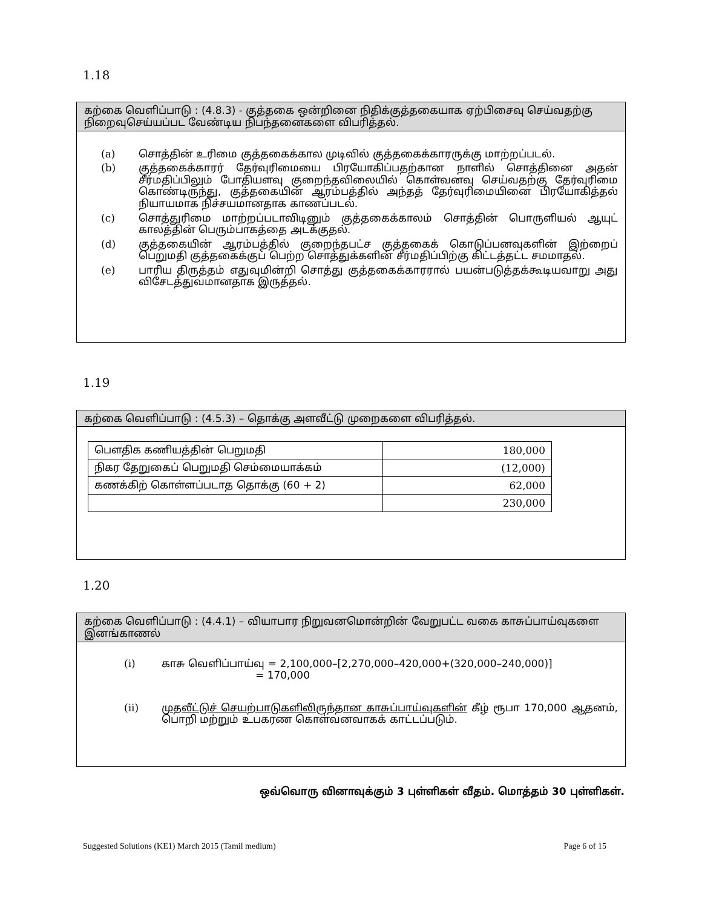1.18
கற்கை வெளிப்பாடு : (4.8.3) - குத்தகை ஒன்றினை நிதிக்குத்தகையாக ஏற்பிசைவு செய்வதற்கு நிறைவுசெய்யப்பட வேண்டிய நிபந்தனைகளை விபரித்தல்.
(a) சொத்தின் உரிமை குத்தகைக்கால முடிவில் குத்தகைக்காரருக்கு மாற்றப்படல்.
(b) குத்தகைக்காரர் தேர்வுரிமையை பிரயோகிப்பதற்கான நாளில் சொத்தினை அதன் சீர்மதிப்பிலும் போதியளவு குறைந்தவிலையில் கொள்வனவு செய்வதற்கு தேர்வுரிமை கொண்டிருந்து, குத்தகையின் ஆரம்பத்தில் அந்தத் தேர்வுரிமையினை பிரயோகித்தல் நியாயமாக நிச்சயமானதாக காணப்படல்.
(c) சொத்துரிமை மாற்றப்படாவிடினும் குத்தகைக்காலம் சொத்தின் பொருளியல் ஆயுட் காலத்தின் பெரும்பாகத்தை அடக்குதல்.
(d) குத்தகையின் ஆரம்பத்தில் குறைந்தபட்ச குத்தகைக் கொடுப்பனவுகளின் இற்றைப் பெறுமதி குத்தகைக்குப் பெற்ற சொத்துக்களின் சீர்மதிப்பிற்கு கிட்டத்தட்ட சமமாதல்.
(e) பாரிய திருத்தம் எதுவுமின்றி சொத்து குத்தகைக்காரரால் பயன்படுத்தக்கூடியவாறு அது விசேடத்துவமானதாக இருத்தல்.
1.19
கற்கை வெளிப்பாடு : (4.5.3) – தொக்கு அளவீட்டு முறைகளை விபரித்தல்.
| பௌதிக கணியத்தின் பெறுமதி | 180,000 |
| நிகர தேறுகைப் பெறுமதி செம்மையாக்கம் | (12,000) |
| கணக்கிற் கொள்ளப்படாத தொக்கு (60 + 2) | 62,000 |
| | 230,000 |
1.20
கற்கை வெளிப்பாடு : (4.4.1) – வியாபார நிறுவனமொன்றின் வேறுபட்ட வகை காசுப்பாய்வுகளை இனங்காணல்
(i) காசு வெளிப்பாய்வு = 2,100,000–[2,270,000–420,000+(320,000–240,000)]
= 170,000
(ii) முதலீட்டுச் செயற்பாடுகளிலிருந்தான காசுப்பாய்வுகளின் கீழ் ரூபா 170,000 ஆதனம், பொறி மற்றும் உபகரண கொள்வனவாகக் காட்டப்படும்.
ஒவ்வொரு வினாவுக்கும் 3 புள்ளிகள் வீதம். மொத்தம் 30 புள்ளிகள்.
Suggested Solutions (KE1) March 2015 (Tamil medium) Page 6 of 15